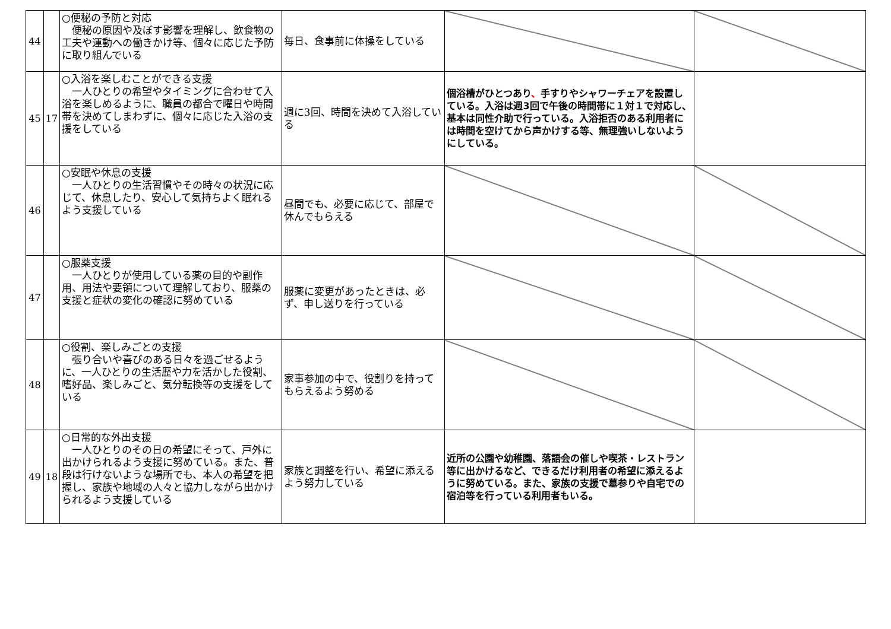| 44 | | ○便秘の予防と対応 便秘の原因や及ぼす影響を理解し、飲食物の工夫や運動への働きかけ等、個々に応じた予防に取り組んでいる | 毎日、食事前に体操をしている | | |
| 45 | 17 | ○入浴を楽しむことができる支援 一人ひとりの希望やタイミングに合わせて入浴を楽しめるように、職員の都合で曜日や時間帯を決めてしまわずに、個々に応じた入浴の支援をしている | 週に3回、時間を決めて入浴している | 個浴槽がひとつあり 、 手すりやシャワーチェアを設置している。入浴は週3回で午後の時間帯に１対１で対応し、基本は同性介助で行っている。入浴拒否のある利用者には時間を空けてから声かけする等、無理強いしないようにしている。 | |
| 46 | | ○安眠や休息の支援 一人ひとりの生活習慣やその時々の状況に応じて、休息したり、安心して気持ちよく眠れるよう支援している | 昼間でも、必要に応じて、部屋で休んでもらえる | | |
| 47 | | ○服薬支援 一人ひとりが使用している薬の目的や副作用、用法や要領について理解しており、服薬の支援と症状の変化の確認に努めている | 服薬に変更があったときは、必ず、申し送りを行っている | | |
| 48 | | ○役割、楽しみごとの支援 張り合いや喜びのある日々を過ごせるように、一人ひとりの生活歴や力を活かした役割、嗜好品、楽しみごと、気分転換等の支援をしている | 家事参加の中で、役割りを持ってもらえるよう努める | | |
| 49 | 18 | ○日常的な外出支援 一人ひとりのその日の希望にそって、戸外に出かけられるよう支援に努めている。また、普段は行けないような場所でも、本人の希望を把握し、家族や地域の人々と協力しながら出かけられるよう支援している | 家族と調整を行い、希望に添えるよう努力している | 近所の公園や幼稚園、落語会の催しや喫茶・レストラン等に出かけるなど、できるだけ利用者の希望に添えるように努めている。また、家族の支援で墓参りや自宅での宿泊等を行っている利用者もいる。 | |